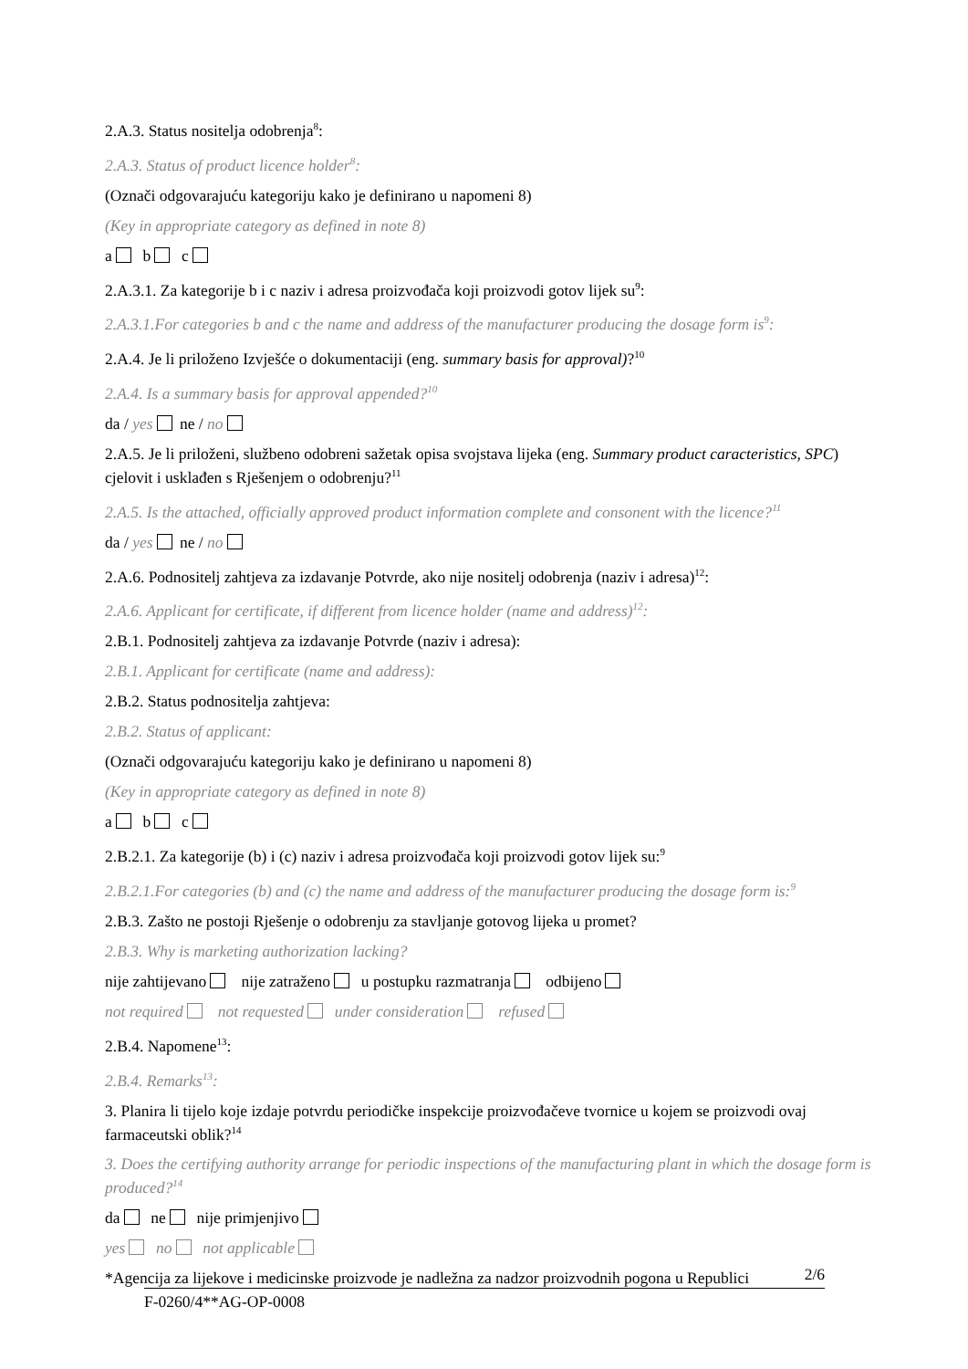2.A.3. Status nositelja odobrenja<sup>8</sup>:
2.A.3. Status of product licence holder<sup>8</sup>:
(Označi odgovarajuću kategoriju kako je definirano u napomeni 8)
(Key in appropriate category as defined in note 8)
a b c
2.A.3.1. Za kategorije b i c naziv i adresa proizvođača koji proizvodi gotov lijek su<sup>9</sup>:
2.A.3.1.For categories b and c the name and address of the manufacturer producing the dosage form is<sup>9</sup>:
2.A.4. Je li priloženo Izvješće o dokumentaciji (eng. summary basis for approval)?<sup>10</sup>
2.A.4. Is a summary basis for approval appended?<sup>10</sup>
da / yes ne / no
2.A.5. Je li priloženi, službeno odobreni sažetak opisa svojstava lijeka (eng. Summary product caracteristics, SPC) cjelovit i usklađen s Rješenjem o odobrenju?<sup>11</sup>
2.A.5. Is the attached, officially approved product information complete and consonent with the licence?<sup>11</sup>
da / yes ne / no
2.A.6. Podnositelj zahtjeva za izdavanje Potvrde, ako nije nositelj odobrenja (naziv i adresa)<sup>12</sup>:
2.A.6. Applicant for certificate, if different from licence holder (name and address)<sup>12</sup>:
2.B.1. Podnositelj zahtjeva za izdavanje Potvrde (naziv i adresa):
2.B.1. Applicant for certificate (name and address):
2.B.2. Status podnositelja zahtjeva:
2.B.2. Status of applicant:
(Označi odgovarajuću kategoriju kako je definirano u napomeni 8)
(Key in appropriate category as defined in note 8)
a b c
2.B.2.1. Za kategorije (b) i (c) naziv i adresa proizvođača koji proizvodi gotov lijek su:<sup>9</sup>
2.B.2.1.For categories (b) and (c) the name and address of the manufacturer producing the dosage form is:<sup>9</sup>
2.B.3. Zašto ne postoji Rješenje o odobrenju za stavljanje gotovog lijeka u promet?
2.B.3. Why is marketing authorization lacking?
nije zahtijevano nije zatraženo u postupku razmatranja odbijeno
not required not requested under consideration refused
2.B.4. Napomene<sup>13</sup>:
2.B.4. Remarks<sup>13</sup>:
3. Planira li tijelo koje izdaje potvrdu periodičke inspekcije proizvođačeve tvornice u kojem se proizvodi ovaj farmaceutski oblik?<sup>14</sup>
3. Does the certifying authority arrange for periodic inspections of the manufacturing plant in which the dosage form is produced?<sup>14</sup>
da ne nije primjenjivo
yes no not applicable
*Agencija za lijekove i medicinske proizvode je nadležna za nadzor proizvodnih pogona u Republici
2/6
F-0260/4**AG-OP-0008